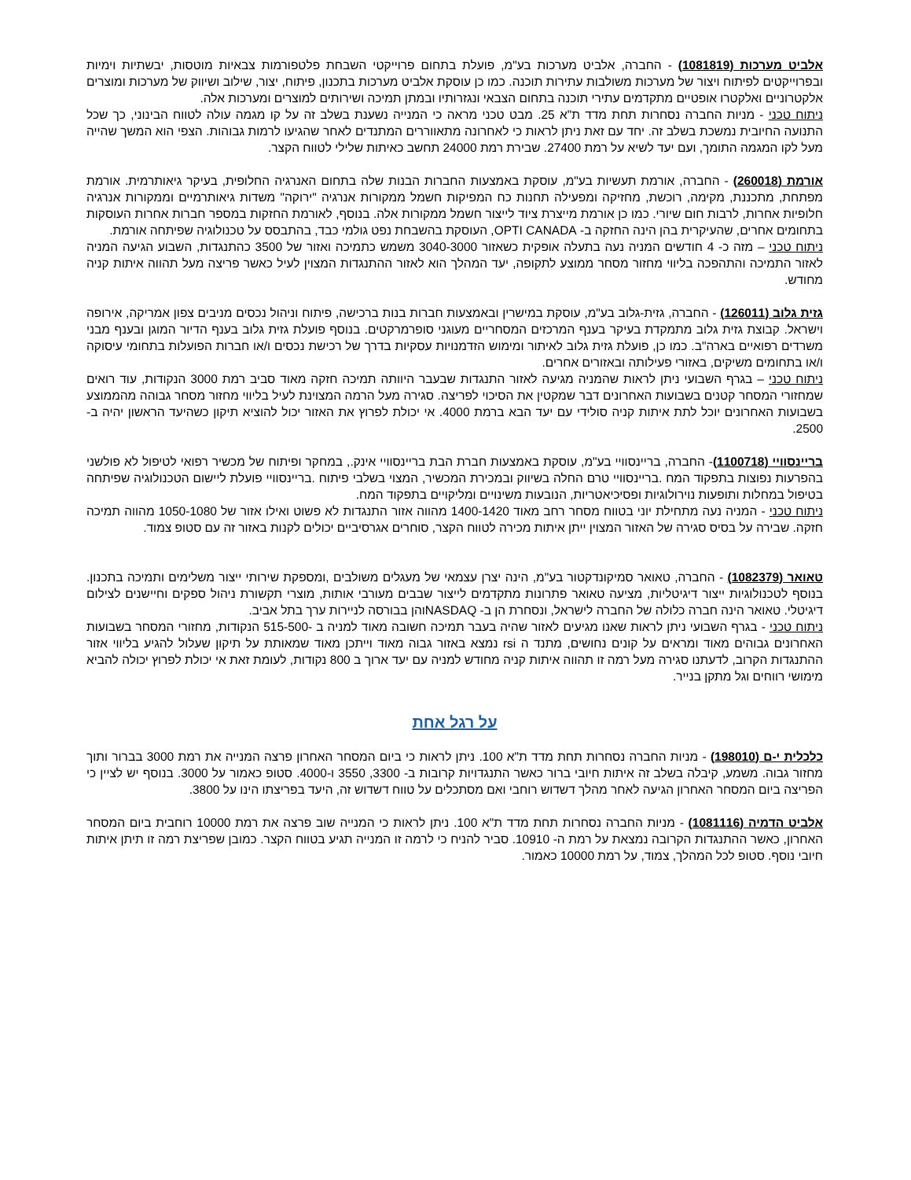אלביט מערכות (1081819) - החברה, אלביט מערכות בע"מ, פועלת בתחום פרוייקטי השבחת פלטפורמות צבאיות מוטסות, יבשתיות וימיות ובפרוייקטים לפיתוח ויצור של מערכות משולבות עתירות תוכנה. כמו כן עוסקת אלביט מערכות בתכנון, פיתוח, יצור, שילוב ושיווק של מערכות ומוצרים אלקטרוניים ואלקטרו אופטיים מתקדמים עתירי תוכנה בתחום הצבאי ונגזרותיו ובמתן תמיכה ושירותים למוצרים ומערכות אלה.
ניתוח טכני - מניות החברה נסחרות תחת מדד ת"א 25. מבט טכני מראה כי המנייה נשענת בשלב זה על קו מגמה עולה לטווח הבינוני, כך שכל התנועה החיובית נמשכת בשלב זה. יחד עם זאת ניתן לראות כי לאחרונה מתאווררים המתנדים לאחר שהגיעו לרמות גבוהות. הצפי הוא המשך שהייה מעל לקו המגמה התומך, ועם יעד לשיא על רמת 27400. שבירת רמת 24000 תחשב כאיתות שלילי לטווח הקצר.
אורמת (260018) - החברה, אורמת תעשיות בע"מ, עוסקת באמצעות החברות הבנות שלה בתחום האנרגיה החלופית, בעיקר גיאותרמית. אורמת מפתחת, מתכננת, מקימה, רוכשת, מחזיקה ומפעילה תחנות כח המפיקות חשמל ממקורות אנרגיה "ירוקה" משדות גיאותרמיים וממקורות אנרגיה חלופיות אחרות, לרבות חום שיורי. כמו כן אורמת מייצרת ציוד לייצור חשמל ממקורות אלה. בנוסף, לאורמת החזקות במספר חברות אחרות העוסקות בתחומים אחרים, שהעיקרית בהן הינה החזקה ב- OPTI CANADA, העוסקת בהשבחת נפט גולמי כבד, בהתבסס על טכנולוגיה שפיתחה אורמת.
ניתוח טכני – מזה כ- 4 חודשים המניה נעה בתעלה אופקית כשאזור 3040-3000 משמש כתמיכה ואזור של 3500 כהתנגדות, השבוע הגיעה המניה לאזור התמיכה והתהפכה בליווי מחזור מסחר ממוצע לתקופה, יעד המהלך הוא לאזור ההתנגדות המצוין לעיל כאשר פריצה מעל תהווה איתות קניה מחודש.
גזית גלוב (126011) - החברה, גזית-גלוב בע"מ, עוסקת במישרין ובאמצעות חברות בנות ברכישה, פיתוח וניהול נכסים מניבים צפון אמריקה, אירופה וישראל. קבוצת גזית גלוב מתמקדת בעיקר בענף המרכזים המסחריים מעוגני סופרמרקטים. בנוסף פועלת גזית גלוב בענף הדיור המוגן ובענף מבני משרדים רפואיים בארה"ב. כמו כן, פועלת גזית גלוב לאיתור ומימוש הזדמנויות עסקיות בדרך של רכישת נכסים ו/או חברות הפועלות בתחומי עיסוקה ו/או בתחומים משיקים, באזורי פעילותה ובאזורים אחרים.
ניתוח טכני – בגרף השבועי ניתן לראות שהמניה מגיעה לאזור התנגדות שבעבר היוותה תמיכה חזקה מאוד סביב רמת 3000 הנקודות, עוד רואים שמחזורי המסחר קטנים בשבועות האחרונים דבר שמקטין את הסיכוי לפריצה. סגירה מעל הרמה המצוינת לעיל בליווי מחזור מסחר גבוהה מהממוצע בשבועות האחרונים יוכל לתת איתות קניה סולידי עם יעד הבא ברמת 4000. אי יכולת לפרוץ את האזור יכול להוציא תיקון כשהיעד הראשון יהיה ב- 2500.
בריינסוויי (1100718)- החברה, בריינסוויי בע"מ, עוסקת באמצעות חברת הבת בריינסוויי אינק., במחקר ופיתוח של מכשיר רפואי לטיפול לא פולשני בהפרעות נפוצות בתפקוד המח .בריינסוויי טרם החלה בשיווק ובמכירת המכשיר, המצוי בשלבי פיתוח .בריינסוויי פועלת ליישום הטכנולוגיה שפיתחה בטיפול במחלות ותופעות נוירולוגיות ופסיכיאטריות, הנובעות משינויים ומליקויים בתפקוד המח.
ניתוח טכני - המניה נעה מתחילת יוני בטווח מסחר רחב מאוד 1400-1420 מהווה אזור התנגדות לא פשוט ואילו אזור של 1050-1080 מהווה תמיכה חזקה. שבירה על בסיס סגירה של האזור המצוין ייתן איתות מכירה לטווח הקצר, סוחרים אגרסיביים יכולים לקנות באזור זה עם סטופ צמוד.
טאואר (1082379) - החברה, טאואר סמיקונדקטור בע"מ, הינה יצרן עצמאי של מעגלים משולבים ,ומספקת שירותי ייצור משלימים ותמיכה בתכנון. בנוסף לטכנולוגיות ייצור דיגיטליות, מציעה טאואר פתרונות מתקדמים לייצור שבבים מעורבי אותות, מוצרי תקשורת ניהול ספקים וחיישנים לצילום דיגיטלי. טאואר הינה חברה כלולה של החברה לישראל, ונסחרת הן ב- NASDAQוהן בבורסה לניירות ערך בתל אביב.
ניתוח טכני - בגרף השבועי ניתן לראות שאנו מגיעים לאזור שהיה בעבר תמיכה חשובה מאוד למניה ב -515-500 הנקודות, מחזורי המסחר בשבועות האחרונים גבוהים מאוד ומראים על קונים נחושים, מתנד ה rsi נמצא באזור גבוה מאוד וייתכן מאוד שמאותת על תיקון שעלול להגיע בליווי אזור ההתנגדות הקרוב, לדעתנו סגירה מעל רמה זו תהווה איתות קניה מחודש למניה עם יעד ארוך ב 800 נקודות, לעומת זאת אי יכולת לפרוץ יכולה להביא מימושי רווחים וגל מתקן בנייר.
על רגל אחת
כלכלית י-ם (198010) - מניות החברה נסחרות תחת מדד ת"א 100. ניתן לראות כי ביום המסחר האחרון פרצה המנייה את רמת 3000 בברור ותוך מחזור גבוה. משמע, קיבלה בשלב זה איתות חיובי ברור כאשר התנגדויות קרובות ב- 3300, 3550 ו-4000. סטופ כאמור על 3000. בנוסף יש לציין כי הפריצה ביום המסחר האחרון הגיעה לאחר מהלך דשדוש רוחבי ואם מסתכלים על טווח דשדוש זה, היעד בפריצתו הינו על 3800.
אלביט הדמיה (1081116) - מניות החברה נסחרות תחת מדד ת"א 100. ניתן לראות כי המנייה שוב פרצה את רמת 10000 רוחבית ביום המסחר האחרון, כאשר ההתנגדות הקרובה נמצאת על רמת ה- 10910. סביר להניח כי לרמה זו המנייה תגיע בטווח הקצר. כמובן שפריצת רמה זו תיתן איתות חיובי נוסף. סטופ לכל המהלך, צמוד, על רמת 10000 כאמור.